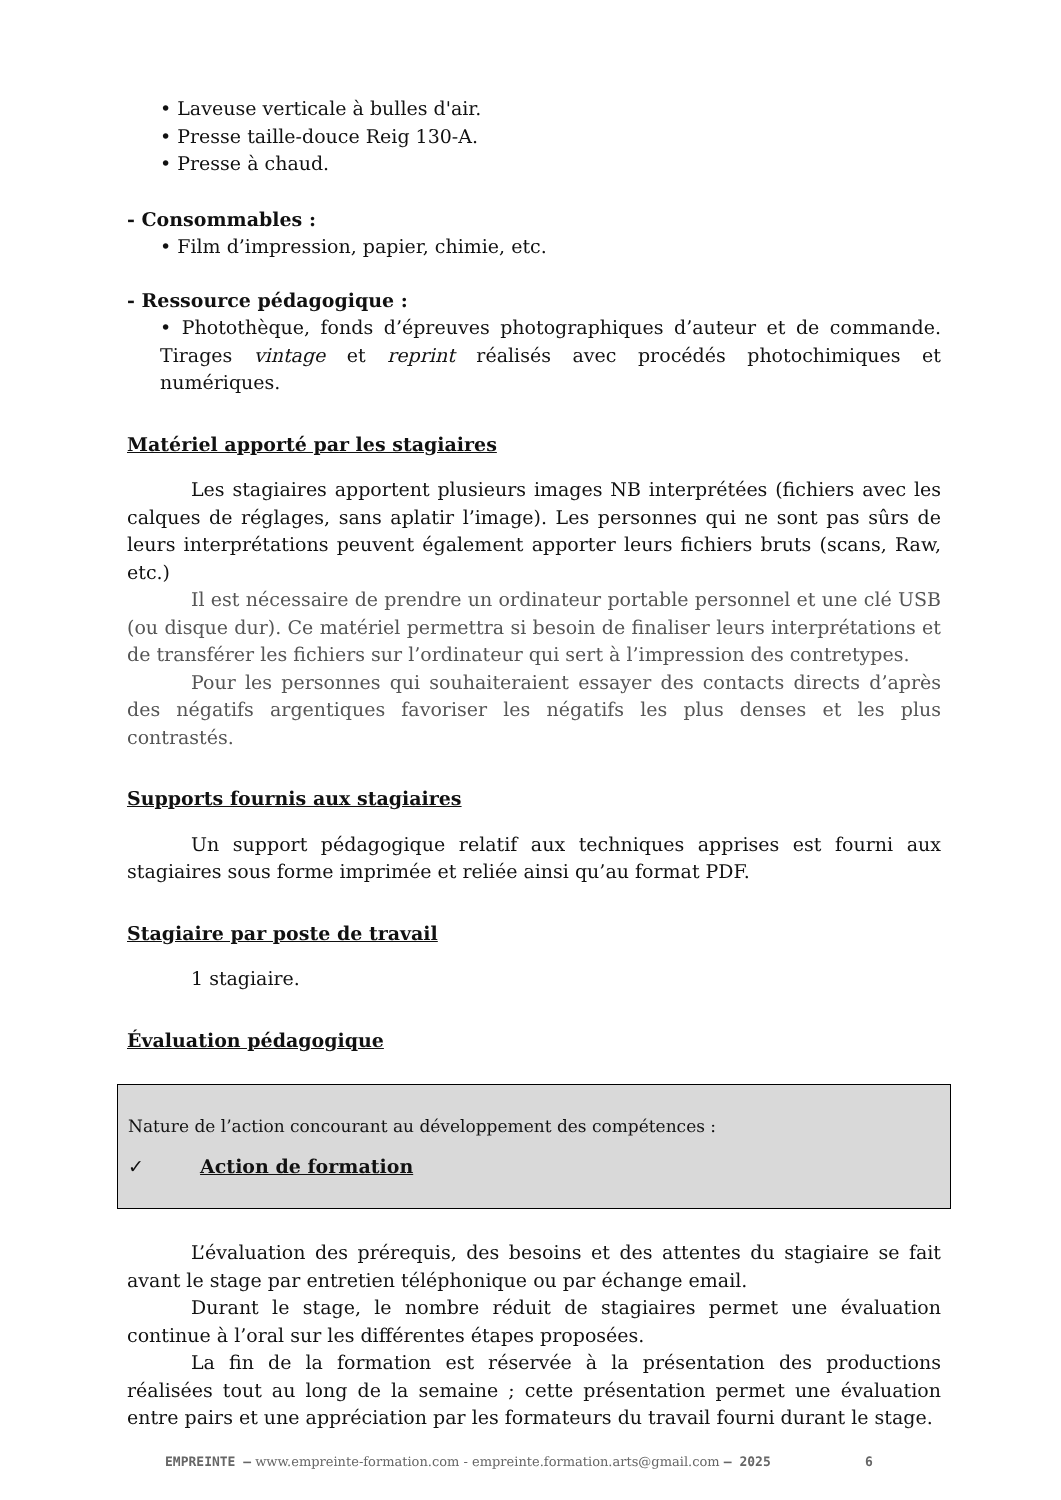• Laveuse verticale à bulles d'air.
• Presse taille-douce Reig 130-A.
• Presse à chaud.
- Consommables :
• Film d’impression, papier, chimie, etc.
- Ressource pédagogique :
• Photothèque, fonds d’épreuves photographiques d’auteur et de commande. Tirages vintage et reprint réalisés avec procédés photochimiques et numériques.
Matériel apporté par les stagiaires
Les stagiaires apportent plusieurs images NB interprétées (fichiers avec les calques de réglages, sans aplatir l’image). Les personnes qui ne sont pas sûrs de leurs interprétations peuvent également apporter leurs fichiers bruts (scans, Raw, etc.)
Il est nécessaire de prendre un ordinateur portable personnel et une clé USB (ou disque dur). Ce matériel permettra si besoin de finaliser leurs interprétations et de transférer les fichiers sur l’ordinateur qui sert à l’impression des contretypes.
Pour les personnes qui souhaiteraient essayer des contacts directs d’après des négatifs argentiques favoriser les négatifs les plus denses et les plus contrastés.
Supports fournis aux stagiaires
Un support pédagogique relatif aux techniques apprises est fourni aux stagiaires sous forme imprimée et reliée ainsi qu’au format PDF.
Stagiaire par poste de travail
1 stagiaire.
Évaluation pédagogique
Nature de l’action concourant au développement des compétences :
✓ Action de formation
L’évaluation des prérequis, des besoins et des attentes du stagiaire se fait avant le stage par entretien téléphonique ou par échange email.
Durant le stage, le nombre réduit de stagiaires permet une évaluation continue à l’oral sur les différentes étapes proposées.
La fin de la formation est réservée à la présentation des productions réalisées tout au long de la semaine ; cette présentation permet une évaluation entre pairs et une appréciation par les formateurs du travail fourni durant le stage.
EMPREINTE – www.empreinte-formation.com - empreinte.formation.arts@gmail.com – 2025 6